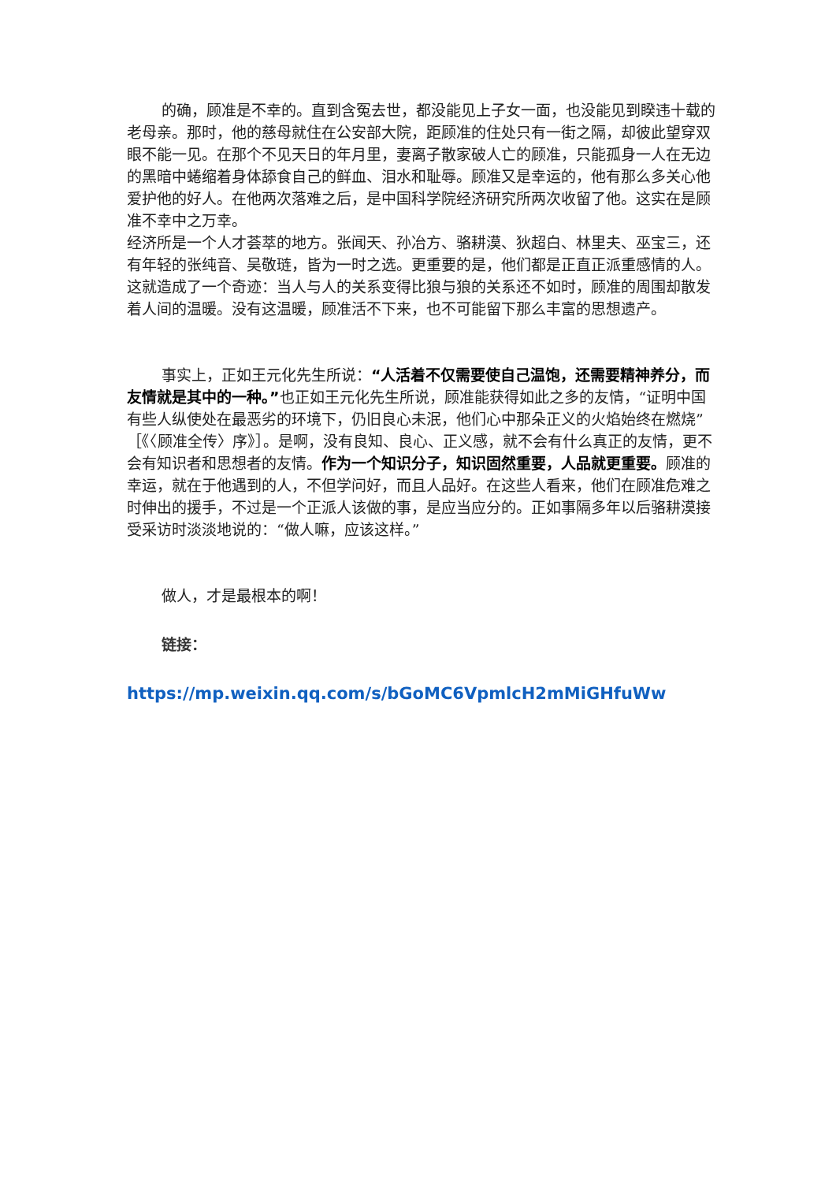的确，顾准是不幸的。直到含冤去世，都没能见上子女一面，也没能见到睽违十载的老母亲。那时，他的慈母就住在公安部大院，距顾准的住处只有一街之隔，却彼此望穿双眼不能一见。在那个不见天日的年月里，妻离子散家破人亡的顾准，只能孤身一人在无边的黑暗中蜷缩着身体舔食自己的鲜血、泪水和耻辱。顾准又是幸运的，他有那么多关心他爱护他的好人。在他两次落难之后，是中国科学院经济研究所两次收留了他。这实在是顾准不幸中之万幸。
经济所是一个人才荟萃的地方。张闻天、孙冶方、骆耕漠、狄超白、林里夫、巫宝三，还有年轻的张纯音、吴敬琏，皆为一时之选。更重要的是，他们都是正直正派重感情的人。这就造成了一个奇迹：当人与人的关系变得比狼与狼的关系还不如时，顾准的周围却散发着人间的温暖。没有这温暖，顾准活不下来，也不可能留下那么丰富的思想遗产。
事实上，正如王元化先生所说：“人活着不仅需要使自己温饱，还需要精神养分，而友情就是其中的一种。”也正如王元化先生所说，顾准能获得如此之多的友情，“证明中国有些人纵使处在最恶劣的环境下，仍旧良心未泯，他们心中那朵正义的火焰始终在燃烧”［《〈顾准全传〉序》］。是啊，没有良知、良心、正义感，就不会有什么真正的友情，更不会有知识者和思想者的友情。作为一个知识分子，知识固然重要，人品就更重要。顾准的幸运，就在于他遇到的人，不但学问好，而且人品好。在这些人看来，他们在顾准危难之时伸出的援手，不过是一个正派人该做的事，是应当应分的。正如事隔多年以后骆耕漠接受采访时淡淡地说的：“做人嘛，应该这样。”
做人，才是最根本的啊！
链接：
https://mp.weixin.qq.com/s/bGoMC6VpmlcH2mMiGHfuWw